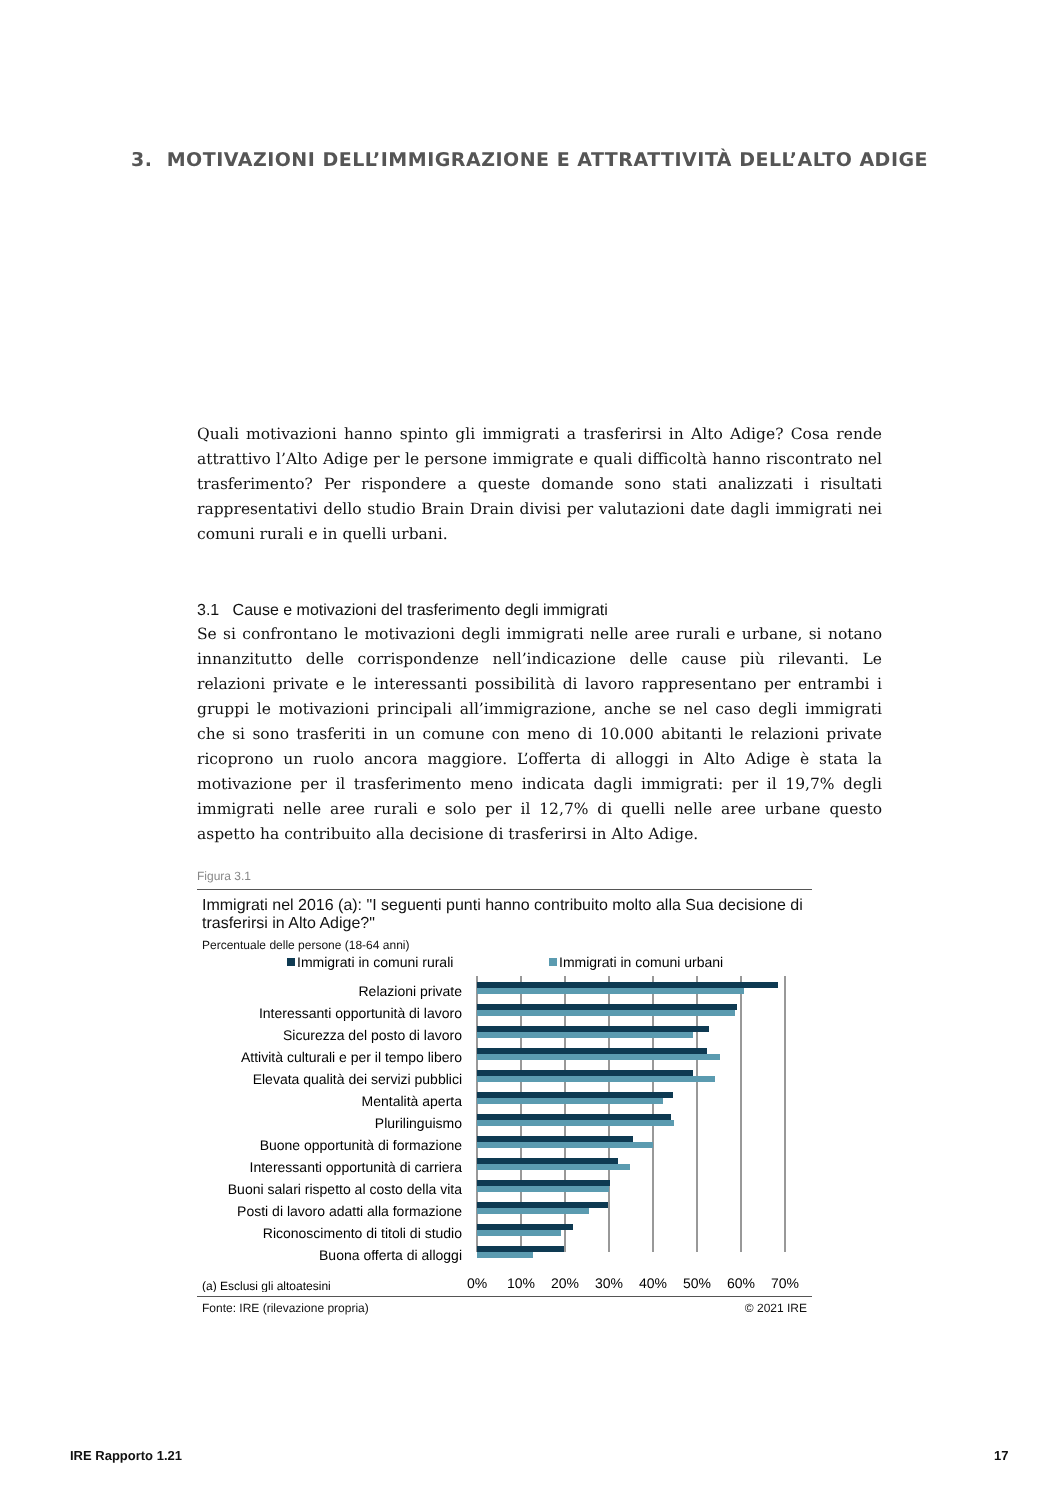3. MOTIVAZIONI DELL’IMMIGRAZIONE E ATTRATTIVITÀ DELL’ALTO ADIGE
Quali motivazioni hanno spinto gli immigrati a trasferirsi in Alto Adige? Cosa rende attrattivo l’Alto Adige per le persone immigrate e quali difficoltà hanno riscontrato nel trasferimento? Per rispondere a queste domande sono stati analizzati i risultati rappresentativi dello studio Brain Drain divisi per valutazioni date dagli immigrati nei comuni rurali e in quelli urbani.
3.1 Cause e motivazioni del trasferimento degli immigrati
Se si confrontano le motivazioni degli immigrati nelle aree rurali e urbane, si notano innanzitutto delle corrispondenze nell’indicazione delle cause più rilevanti. Le relazioni private e le interessanti possibilità di lavoro rappresentano per entrambi i gruppi le motivazioni principali all’immigrazione, anche se nel caso degli immigrati che si sono trasferiti in un comune con meno di 10.000 abitanti le relazioni private ricoprono un ruolo ancora maggiore. L’offerta di alloggi in Alto Adige è stata la motivazione per il trasferimento meno indicata dagli immigrati: per il 19,7% degli immigrati nelle aree rurali e solo per il 12,7% di quelli nelle aree urbane questo aspetto ha contribuito alla decisione di trasferirsi in Alto Adige.
Figura 3.1
Immigrati nel 2016 (a): "I seguenti punti hanno contribuito molto alla Sua decisione di trasferirsi in Alto Adige?"
Percentuale delle persone (18-64 anni)
Immigrati in comuni rurali
Immigrati in comuni urbani
Relazioni private
Interessanti opportunità di lavoro
Sicurezza del posto di lavoro
Attività culturali e per il tempo libero
Elevata qualità dei servizi pubblici
Mentalità aperta
Plurilinguismo
Buone opportunità di formazione
Interessanti opportunità di carriera
Buoni salari rispetto al costo della vita
Posti di lavoro adatti alla formazione
Riconoscimento di titoli di studio
Buona offerta di alloggi
0%
10%
20%
30%
40%
50%
60%
70%
(a) Esclusi gli altoatesini
Fonte: IRE (rilevazione propria) © 2021 IRE
IRE Rapporto 1.21 17